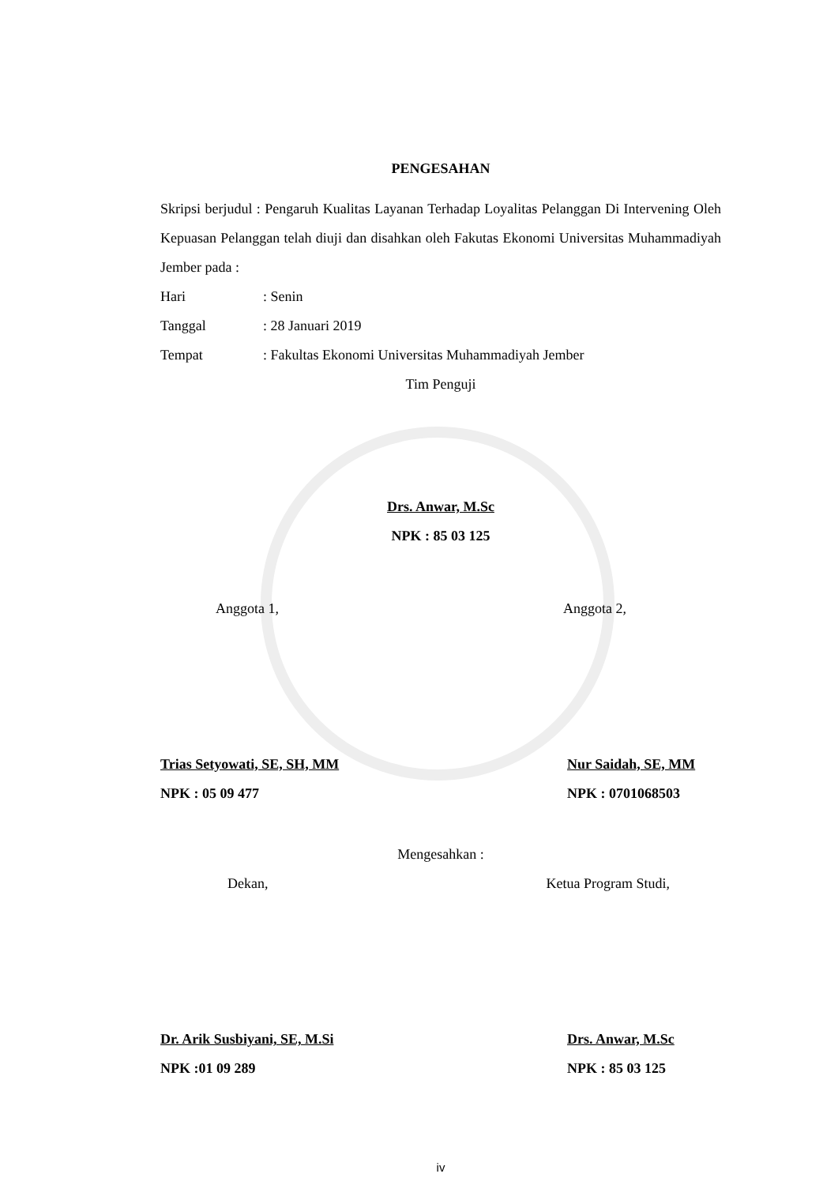PENGESAHAN
Skripsi berjudul : Pengaruh Kualitas Layanan Terhadap Loyalitas Pelanggan Di Intervening Oleh Kepuasan Pelanggan telah diuji dan disahkan oleh Fakutas Ekonomi Universitas Muhammadiyah Jember pada :
Hari: Senin
Tanggal: 28 Januari 2019
Tempat: Fakultas Ekonomi Universitas Muhammadiyah Jember
Tim Penguji
Drs. Anwar, M.Sc
NPK : 85 03 125
Anggota 1, Anggota 2,
Trias Setyowati, SE, SH, MM
NPK : 05 09 477
Nur Saidah, SE, MM
NPK : 0701068503
Mengesahkan :
Dekan, Ketua Program Studi,
Dr. Arik Susbiyani, SE, M.Si
NPK :01 09 289
Drs. Anwar, M.Sc
NPK : 85 03 125
iv